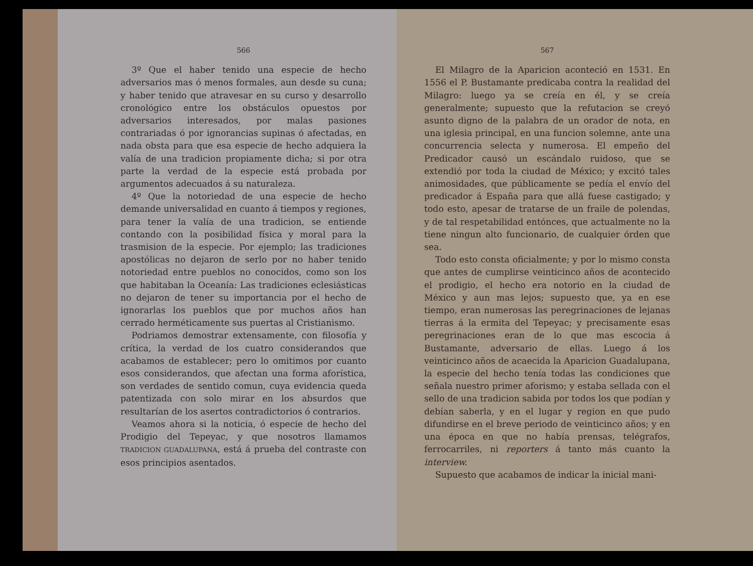566
3º Que el haber tenido una especie de hecho adversarios mas ó menos formales, aun desde su cuna; y haber tenido que atravesar en su curso y desarrollo cronológico entre los obstáculos opuestos por adversarios interesados, por malas pasiones contrariadas ó por ignorancias supinas ó afectadas, en nada obsta para que esa especie de hecho adquiera la valía de una tradicion propiamente dicha; si por otra parte la verdad de la especie está probada por argumentos adecuados á su naturaleza.
4º Que la notoriedad de una especie de hecho demande universalidad en cuanto á tiempos y regiones, para tener la valía de una tradicion, se entiende contando con la posibilidad física y moral para la trasmision de la especie. Por ejemplo; las tradiciones apostólicas no dejaron de serlo por no haber tenido notoriedad entre pueblos no conocidos, como son los que habitaban la Oceanía: Las tradiciones eclesiásticas no dejaron de tener su importancia por el hecho de ignorarlas los pueblos que por muchos años han cerrado herméticamente sus puertas al Cristianismo.
Podriamos demostrar extensamente, con filosofía y crítica, la verdad de los cuatro considerandos que acabamos de establecer; pero lo omitimos por cuanto esos considerandos, que afectan una forma aforística, son verdades de sentido comun, cuya evidencia queda patentizada con solo mirar en los absurdos que resultarían de los asertos contradictorios ó contrarios.
Veamos ahora si la noticia, ó especie de hecho del Prodigio del Tepeyac, y que nosotros llamamos TRADICION GUADALUPANA, está á prueba del contraste con esos principios asentados.
567
El Milagro de la Aparicion aconteció en 1531. En 1556 el P. Bustamante predicaba contra la realidad del Milagro: luego ya se creía en él, y se creía generalmente; supuesto que la refutacion se creyó asunto digno de la palabra de un orador de nota, en una iglesia principal, en una funcion solemne, ante una concurrencia selecta y numerosa. El empeño del Predicador causó un escándalo ruidoso, que se extendió por toda la ciudad de México; y excitó tales animosidades, que públicamente se pedía el envío del predicador á España para que allá fuese castigado; y todo esto, apesar de tratarse de un fraile de polendas, y de tal respetabilidad entónces, que actualmente no la tiene ningun alto funcionario, de cualquier órden que sea.
Todo esto consta oficialmente; y por lo mismo consta que antes de cumplirse veinticinco años de acontecido el prodigio, el hecho era notorio en la ciudad de México y aun mas lejos; supuesto que, ya en ese tiempo, eran numerosas las peregrinaciones de lejanas tierras á la ermita del Tepeyac; y precisamente esas peregrinaciones eran de lo que mas escocia á Bustamante, adversario de ellas. Luego á los veinticinco años de acaecida la Aparicion Guadalupana, la especie del hecho tenía todas las condiciones que señala nuestro primer aforismo; y estaba sellada con el sello de una tradicion sabida por todos los que podían y debían saberla, y en el lugar y region en que pudo difundirse en el breve periodo de veinticinco años; y en una época en que no había prensas, telégrafos, ferrocarriles, ni reporters á tanto más cuanto la interview.
Supuesto que acabamos de indicar la inicial mani-